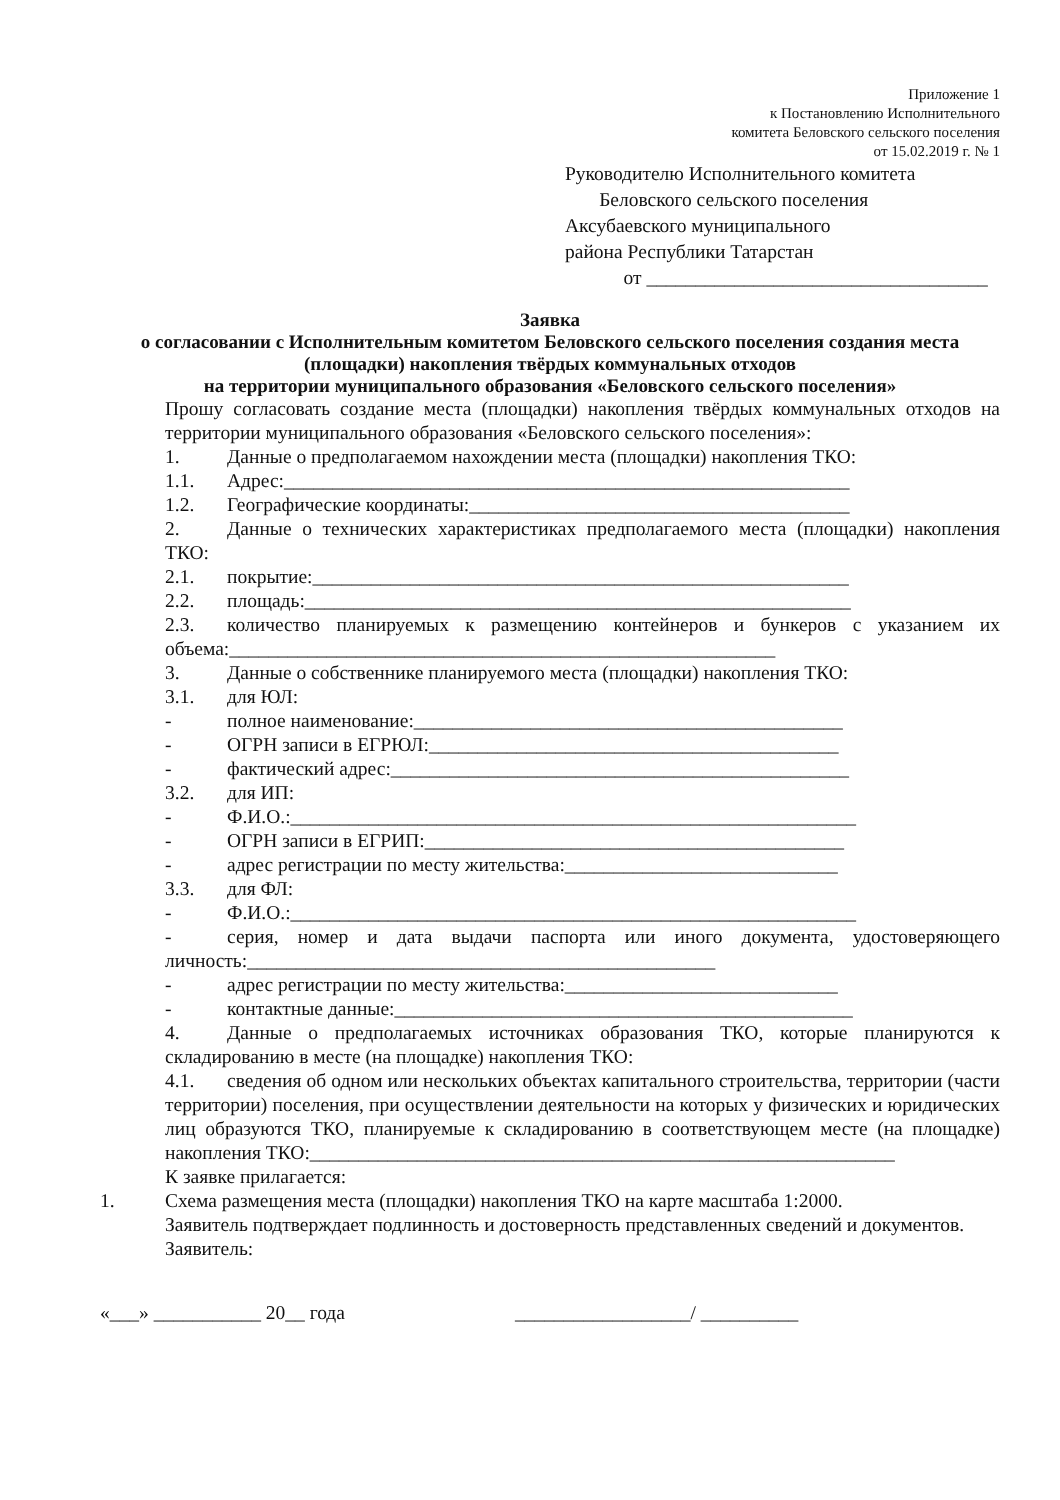Приложение 1
к Постановлению Исполнительного
комитета Беловского сельского поселения
от 15.02.2019 г. № 1
Руководителю Исполнительного комитета
Беловского сельского поселения
Аксубаевского муниципального
района Республики Татарстан
от ___________________________________
Заявка
о согласовании с Исполнительным комитетом Беловского сельского поселения создания места (площадки) накопления твёрдых коммунальных отходов
на территории муниципального образования «Беловского сельского поселения»
Прошу согласовать создание места (площадки) накопления твёрдых коммунальных отходов на территории муниципального образования «Беловского сельского поселения»:
1. Данные о предполагаемом нахождении места (площадки) накопления ТКО:
1.1. Адрес:__________________________________________________________
1.2. Географические координаты:_______________________________________
2. Данные о технических характеристиках предполагаемого места (площадки) накопления ТКО:
2.1. покрытие:_______________________________________________________
2.2. площадь:________________________________________________________
2.3. количество планируемых к размещению контейнеров и бункеров с указанием их объема:________________________________________________________
3. Данные о собственнике планируемого места (площадки) накопления ТКО:
3.1. для ЮЛ:
- полное наименование:____________________________________________
- ОГРН записи в ЕГРЮЛ:__________________________________________
- фактический адрес:_______________________________________________
3.2. для ИП:
- Ф.И.О.:__________________________________________________________
- ОГРН записи в ЕГРИП:___________________________________________
- адрес регистрации по месту жительства:____________________________
3.3. для ФЛ:
- Ф.И.О.:__________________________________________________________
- серия, номер и дата выдачи паспорта или иного документа, удостоверяющего личность:________________________________________________
- адрес регистрации по месту жительства:____________________________
- контактные данные:_______________________________________________
4. Данные о предполагаемых источниках образования ТКО, которые планируются к складированию в месте (на площадке) накопления ТКО:
4.1. сведения об одном или нескольких объектах капитального строительства, территории (части территории) поселения, при осуществлении деятельности на которых у физических и юридических лиц образуются ТКО, планируемые к складированию в соответствующем месте (на площадке) накопления ТКО:____________________________________________________________
К заявке прилагается:
1. Схема размещения места (площадки) накопления ТКО на карте масштаба 1:2000.
Заявитель подтверждает подлинность и достоверность представленных сведений и документов.
Заявитель:
«___» ___________ 20__ года __________________/ __________